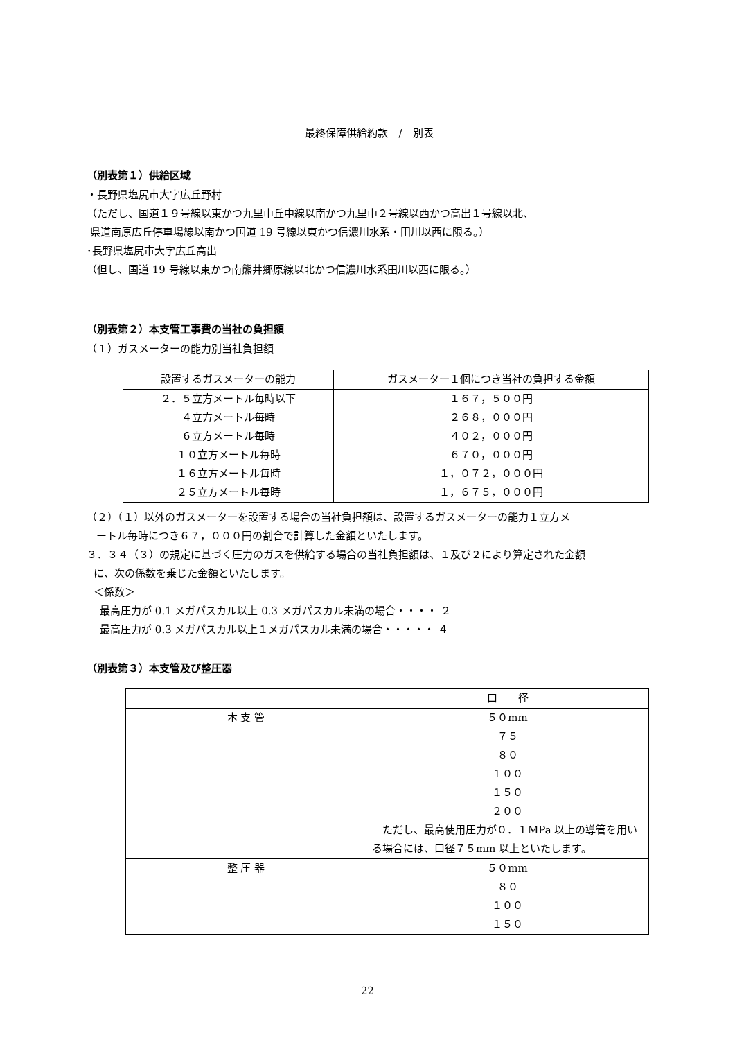最終保障供給約款　/　別表
（別表第１）供給区域
・長野県塩尻市大字広丘野村
（ただし、国道１９号線以東かつ九里巾丘中線以南かつ九里巾２号線以西かつ高出１号線以北、
県道南原広丘停車場線以南かつ国道 19 号線以東かつ信濃川水系・田川以西に限る。）
･長野県塩尻市大字広丘高出
（但し、国道 19 号線以東かつ南熊井郷原線以北かつ信濃川水系田川以西に限る。）
（別表第２）本支管工事費の当社の負担額
（１）ガスメーターの能力別当社負担額
| 設置するガスメーターの能力 | ガスメーター１個につき当社の負担する金額 |
| --- | --- |
| ２．５立方メートル毎時以下 ４立方メートル毎時 ６立方メートル毎時 １０立方メートル毎時 １６立方メートル毎時 ２５立方メートル毎時 | １６７，５００円 ２６８，０００円 ４０２，０００円 ６７０，０００円 １，０７２，０００円 １，６７５，０００円 |
（２）（１）以外のガスメーターを設置する場合の当社負担額は、設置するガスメーターの能力１立方メ
ートル毎時につき６７，０００円の割合で計算した金額といたします。
３．３４（３）の規定に基づく圧力のガスを供給する場合の当社負担額は、１及び２により算定された金額
に、次の係数を乗じた金額といたします。
＜係数＞
最高圧力が 0.1 メガパスカル以上 0.3 メガパスカル未満の場合・・・・ ２
最高圧力が 0.3 メガパスカル以上１メガパスカル未満の場合・・・・・ ４
（別表第３）本支管及び整圧器
| | 口 径 |
| --- | --- |
| 本 支 管 | ５０mm ７５ ８０ １００ １５０ ２００ ただし、最高使用圧力が０．１MPa 以上の導管を用いる場合には、口径７５mm 以上といたします。 |
| 整 圧 器 | ５０mm ８０ １００ １５０ |
22